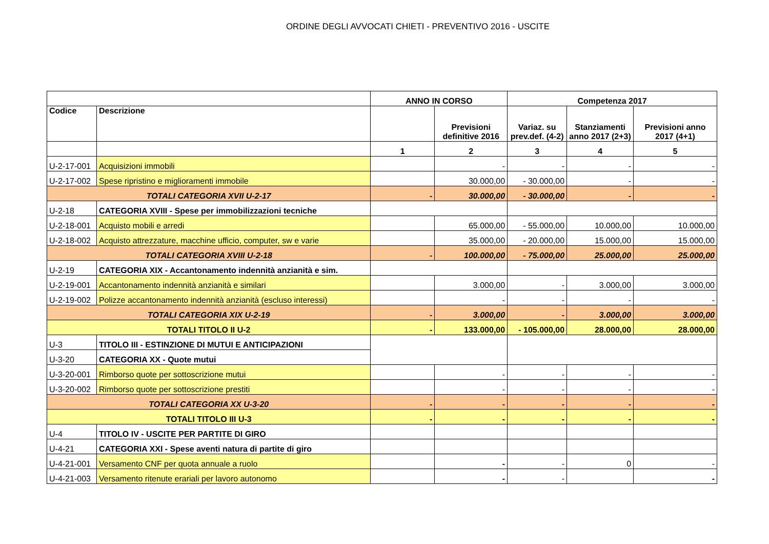ORDINE DEGLI AVVOCATI CHIETI - PREVENTIVO 2016 - USCITE
| | | ANNO IN CORSO | | Competenza 2017 | | |
| --- | --- | --- | --- | --- | --- | --- |
| Codice | Descrizione | | Previsioni definitive 2016 | Variaz. su prev.def. (4-2) | Stanziamenti anno 2017 (2+3) | Previsioni anno 2017 (4+1) |
| | | 1 | 2 | 3 | 4 | 5 |
| U-2-17-001 | Acquisizioni immobili | | - | - | - | - |
| U-2-17-002 | Spese ripristino e miglioramenti immobile | | 30.000,00 | - 30.000,00 | - | - |
| TOTALI CATEGORIA XVII U-2-17 | | - | 30.000,00 | - 30.000,00 | - | - |
| U-2-18 | CATEGORIA XVIII - Spese per immobilizzazioni tecniche | | | | | |
| U-2-18-001 | Acquisto mobili e arredi | | 65.000,00 | - 55.000,00 | 10.000,00 | 10.000,00 |
| U-2-18-002 | Acquisto attrezzature, macchine ufficio, computer, sw e varie | | 35.000,00 | - 20.000,00 | 15.000,00 | 15.000,00 |
| TOTALI CATEGORIA XVIII U-2-18 | | - | 100.000,00 | - 75.000,00 | 25.000,00 | 25.000,00 |
| U-2-19 | CATEGORIA XIX - Accantonamento indennità anzianità e sim. | | | | | |
| U-2-19-001 | Accantonamento indennità anzianità e similari | | 3.000,00 | - | 3.000,00 | 3.000,00 |
| U-2-19-002 | Polizze accantonamento indennità anzianità (escluso interessi) | | - | - | - | - |
| TOTALI CATEGORIA XIX U-2-19 | | - | 3.000,00 | - | 3.000,00 | 3.000,00 |
| TOTALI TITOLO II U-2 | | - | 133.000,00 | - 105.000,00 | 28.000,00 | 28.000,00 |
| U-3 | TITOLO III - ESTINZIONE DI MUTUI E ANTICIPAZIONI | | | | | |
| U-3-20 | CATEGORIA XX - Quote mutui | | | | | |
| U-3-20-001 | Rimborso quote per sottoscrizione mutui | | - | - | - | - |
| U-3-20-002 | Rimborso quote per sottoscrizione prestiti | | - | - | - | - |
| TOTALI CATEGORIA XX U-3-20 | | - | - | - | - | - |
| TOTALI TITOLO III U-3 | | - | - | - | - | - |
| U-4 | TITOLO IV - USCITE PER PARTITE DI GIRO | | | | | |
| U-4-21 | CATEGORIA XXI - Spese aventi natura di partite di giro | | | | | |
| U-4-21-001 | Versamento CNF per quota annuale a ruolo | | - | - | 0 | - |
| U-4-21-003 | Versamento ritenute erariali per lavoro autonomo | | - | - | | - |